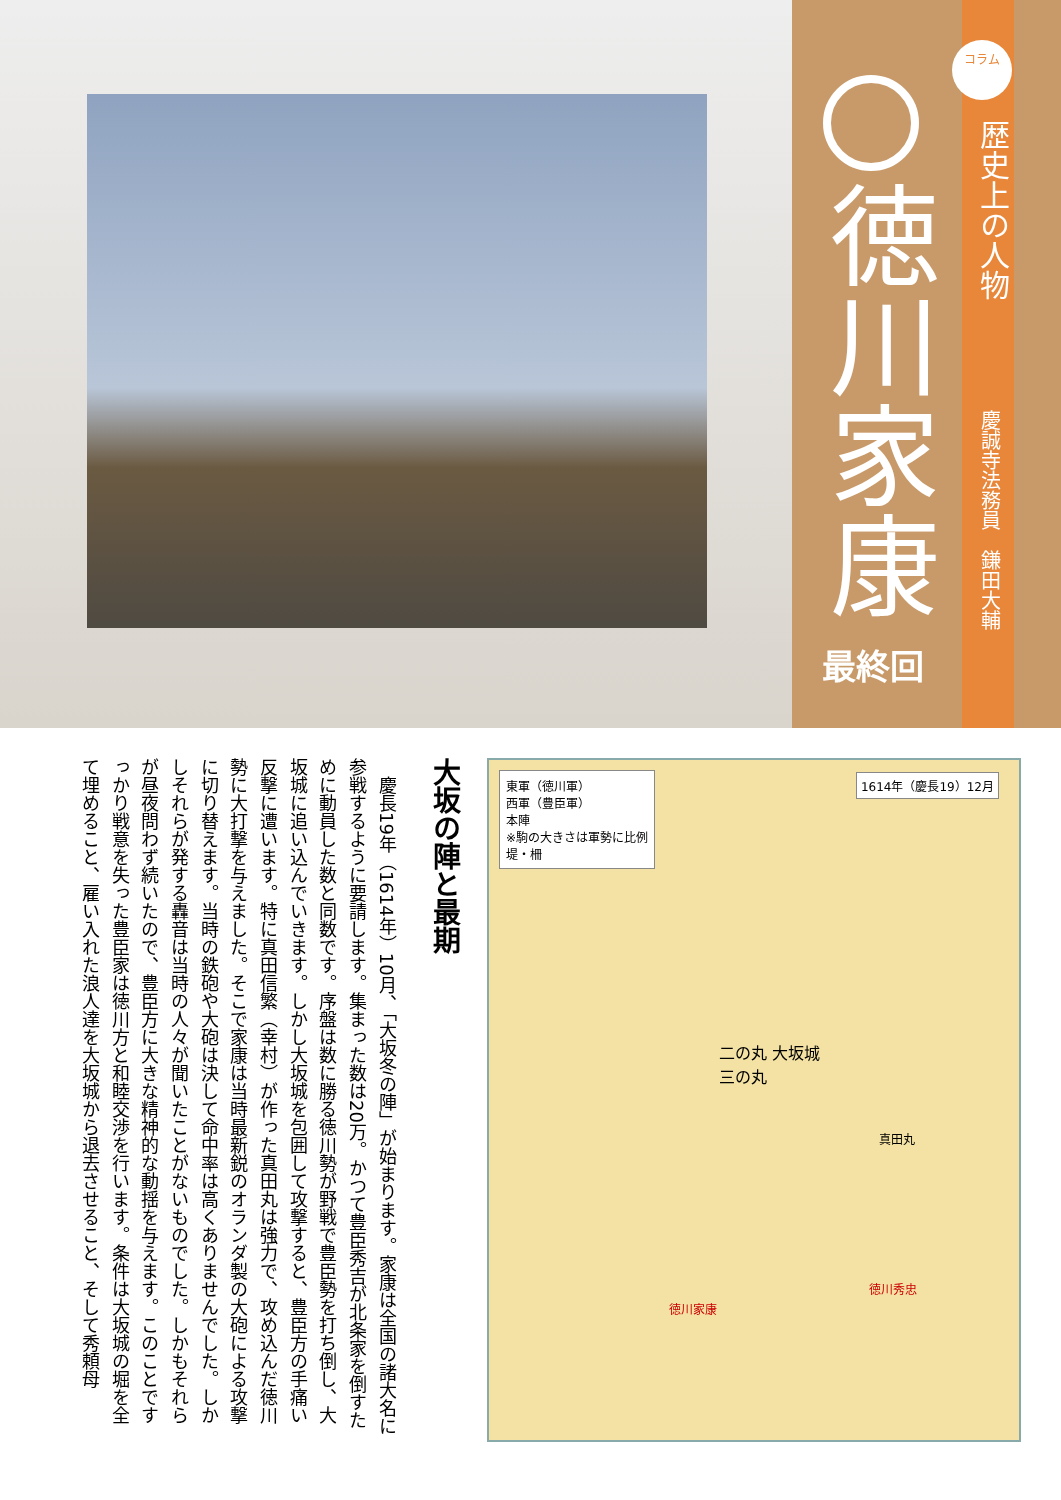コラム
歴史上の人物
徳川家康
最終回
慶誠寺法務員　鎌田大輔
東軍（徳川軍）
西軍（豊臣軍）
本陣
※駒の大きさは軍勢に比例
堤・柵
1614年（慶長19）12月
二の丸 大坂城
三の丸
徳川家康
徳川秀忠
真田丸
大坂の陣と最期
　慶長19年（1614年）10月、「大坂冬の陣」が始まります。家康は全国の諸大名に参戦するように要請します。集まった数は20万。かつて豊臣秀吉が北条家を倒すために動員した数と同数です。序盤は数に勝る徳川勢が野戦で豊臣勢を打ち倒し、大坂城に追い込んでいきます。しかし大坂城を包囲して攻撃すると、豊臣方の手痛い反撃に遭います。特に真田信繁（幸村）が作った真田丸は強力で、攻め込んだ徳川勢に大打撃を与えました。そこで家康は当時最新鋭のオランダ製の大砲による攻撃に切り替えます。当時の鉄砲や大砲は決して命中率は高くありませんでした。しかしそれらが発する轟音は当時の人々が聞いたことがないものでした。しかもそれらが昼夜問わず続いたので、豊臣方に大きな精神的な動揺を与えます。このことですっかり戦意を失った豊臣家は徳川方と和睦交渉を行います。条件は大坂城の堀を全て埋めること、雇い入れた浪人達を大坂城から退去させること、そして秀頼母